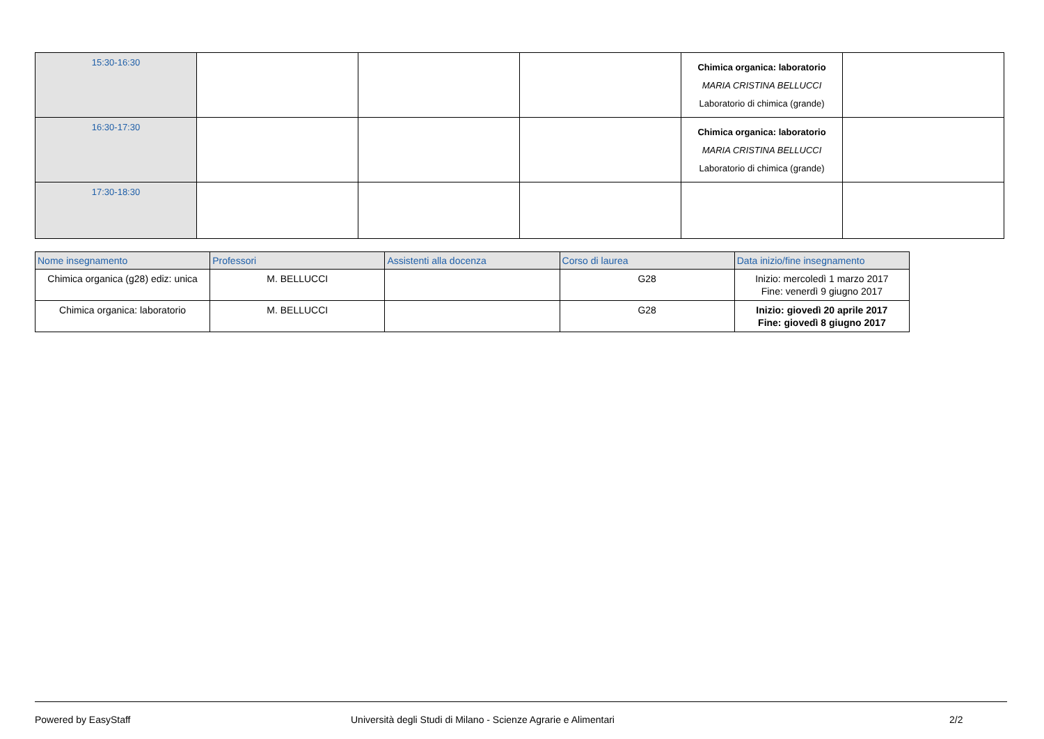| 15:30-16:30 | | | | Chimica organica: laboratorio MARIA CRISTINA BELLUCCI Laboratorio di chimica (grande) | |
| 16:30-17:30 | | | | Chimica organica: laboratorio MARIA CRISTINA BELLUCCI Laboratorio di chimica (grande) | |
| 17:30-18:30 | | | | | |
| Nome insegnamento | Professori | Assistenti alla docenza | Corso di laurea | Data inizio/fine insegnamento |
| --- | --- | --- | --- | --- |
| Chimica organica (g28) ediz: unica | M. BELLUCCI | | G28 | Inizio: mercoledì 1 marzo 2017 Fine: venerdì 9 giugno 2017 |
| Chimica organica: laboratorio | M. BELLUCCI | | G28 | Inizio: giovedì 20 aprile 2017 Fine: giovedì 8 giugno 2017 |
Powered by EasyStaff Università degli Studi di Milano - Scienze Agrarie e Alimentari 2/2